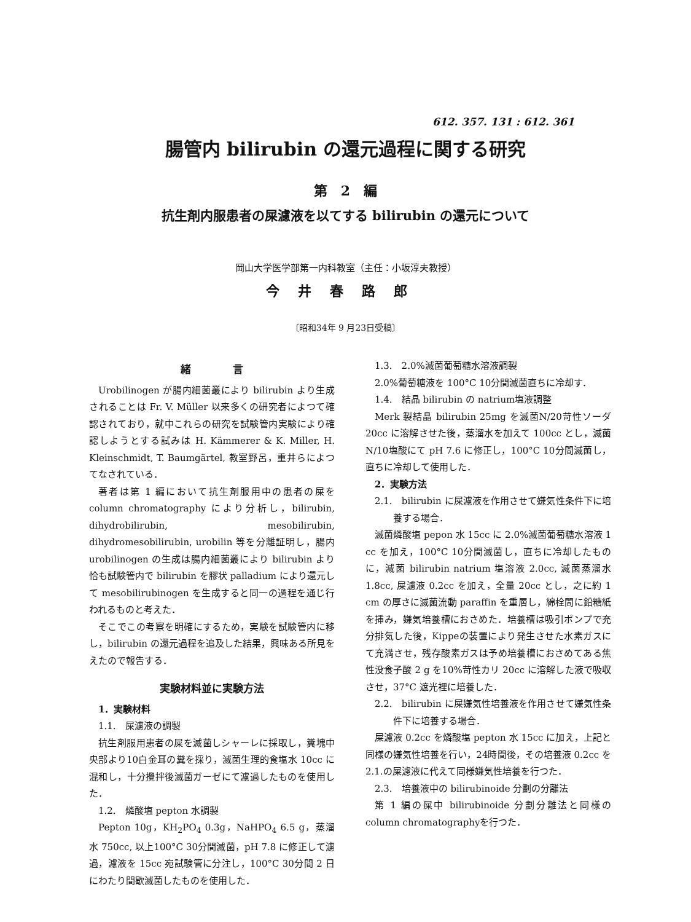612. 357. 131 : 612. 361
腸管内 bilirubin の還元過程に関する研究
第　2　編
抗生剤内服患者の屎濾液を以てする bilirubin の還元について
岡山大学医学部第一内科教室（主任：小坂淳夫教授）
今井春路郎
〔昭和34年 9 月23日受稿〕
緒　　　　言
Urobilinogen が腸内細菌叢により bilirubin より生成されることは Fr. V. Müller 以来多くの研究者によつて確認されており，就中これらの研究を試験管内実験により確認しようとする試みは H. Kämmerer & K. Miller, H. Kleinschmidt, T. Baumgärtel, 教室野呂，重井らによつてなされている．
著者は第 1 編において抗生剤服用中の患者の屎を column chromatography により分析し，bilirubin, dihydrobilirubin, mesobilirubin, dihydromesobilirubin, urobilin 等を分離証明し，腸内 urobilinogen の生成は腸内細菌叢により bilirubin より恰も試験管内で bilirubin を膠状 palladium により還元して mesobilirubinogen を生成すると同一の過程を通じ行われるものと考えた．
そこでこの考察を明確にするため，実験を試験管内に移し，bilirubin の還元過程を追及した結果，興味ある所見をえたので報告する．
実験材料並に実験方法
1．実験材料
1.1.　屎濾液の調製
抗生剤服用患者の屎を滅菌しシャーレに採取し，糞塊中央部より10白金耳の糞を採り，滅菌生理的食塩水 10cc に混和し，十分攪拌後滅菌ガーゼにて濾過したものを使用した．
1.2.　燐酸塩 pepton 水調製
Pepton 10g，KH<sub>2</sub>PO<sub>4</sub> 0.3g，NaHPO<sub>4</sub> 6.5 g，蒸溜水 750cc, 以上100°C 30分間滅菌，pH 7.8 に修正して濾過，濾液を 15cc 宛試験管に分注し，100°C 30分間 2 日にわたり間歇滅菌したものを使用した．
1.3.　2.0%滅菌葡萄糖水溶液調製
2.0%葡萄糖液を 100°C 10分間滅菌直ちに冷却す．
1.4.　結晶 bilirubin の natrium塩液調整
Merk 製結晶 bilirubin 25mg を滅菌N/20苛性ソーダ 20cc に溶解させた後，蒸溜水を加えて 100cc とし，滅菌N/10塩酸にて pH 7.6 に修正し，100°C 10分間滅菌し，直ちに冷却して使用した．
2．実験方法
2.1.　bilirubin に屎濾液を作用させて嫌気性条件下に培養する場合．
滅菌燐酸塩 pepon 水 15cc に 2.0%滅菌葡萄糖水溶液 1 cc を加え，100°C 10分間滅菌し，直ちに冷却したものに，滅菌 bilirubin natrium 塩溶液 2.0cc, 滅菌蒸溜水 1.8cc, 屎濾液 0.2cc を加え，全量 20cc とし，之に約 1 cm の厚さに滅菌流動 paraffin を重層し，綿栓間に鉛糖紙を挿み，嫌気培養槽におさめた．培養槽は吸引ポンプで充分排気した後，Kippeの装置により発生させた水素ガスにて充満させ，残存酸素ガスは予め培養槽におさめてある焦性没食子酸 2 g を10%苛性カリ 20cc に溶解した液で吸収させ，37°C 遮光裡に培養した．
2.2.　bilirubin に屎嫌気性培養液を作用させて嫌気性条件下に培養する場合．
屎濾液 0.2cc を燐酸塩 pepton 水 15cc に加え，上記と同様の嫌気性培養を行い，24時間後，その培養液 0.2cc を 2.1.の屎濾液に代えて同様嫌気性培養を行つた．
2.3.　培養液中の bilirubinoide 分劃の分離法
第 1 編の屎中 bilirubinoide 分劃分離法と同様の column chromatographyを行つた．